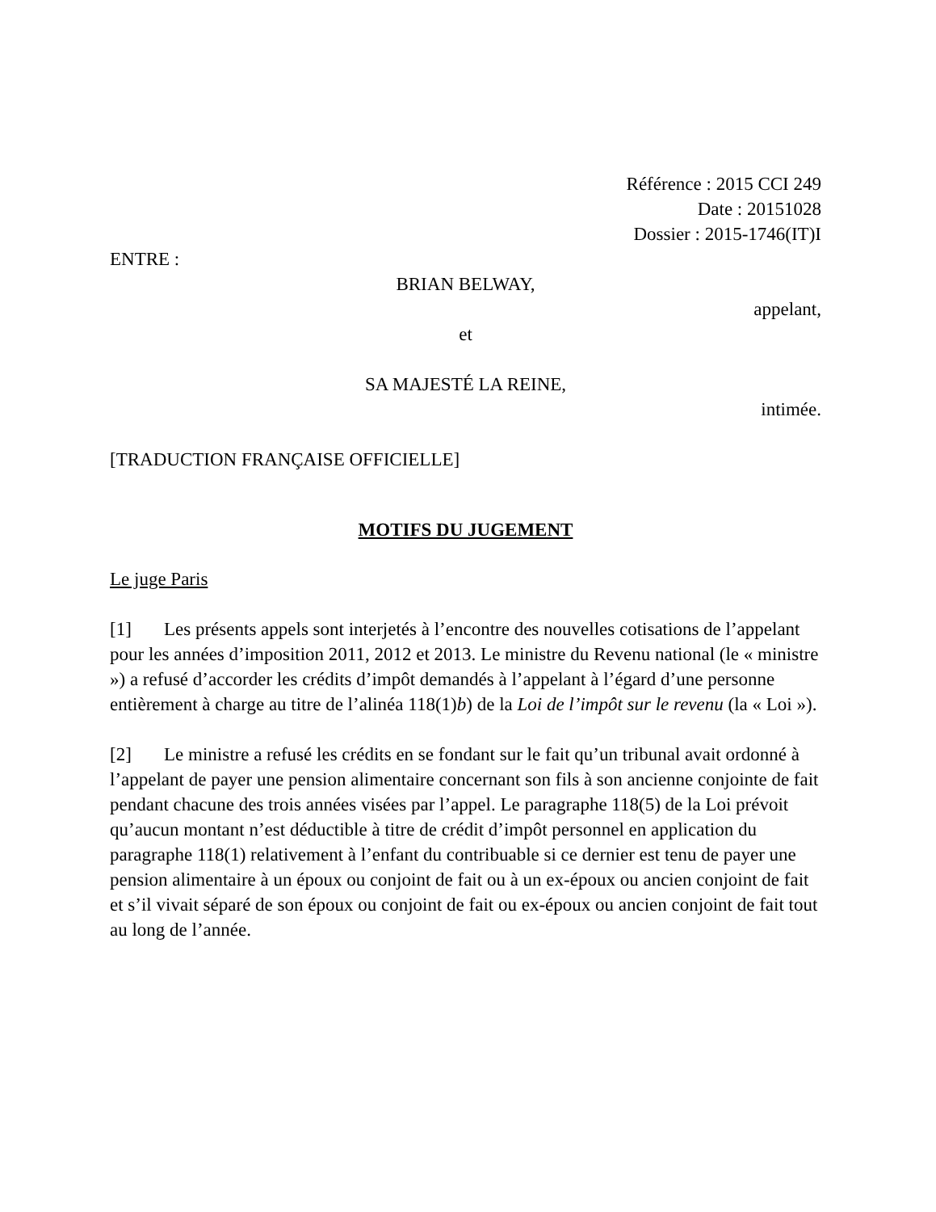Référence : 2015 CCI 249
Date : 20151028
Dossier : 2015-1746(IT)I
ENTRE :
BRIAN BELWAY,
appelant,
et
SA MAJESTÉ LA REINE,
intimée.
[TRADUCTION FRANÇAISE OFFICIELLE]
MOTIFS DU JUGEMENT
Le juge Paris
[1] Les présents appels sont interjetés à l’encontre des nouvelles cotisations de l’appelant pour les années d’imposition 2011, 2012 et 2013. Le ministre du Revenu national (le « ministre ») a refusé d’accorder les crédits d’impôt demandés à l’appelant à l’égard d’une personne entièrement à charge au titre de l’alinéa 118(1)b) de la Loi de l’impôt sur le revenu (la « Loi »).
[2] Le ministre a refusé les crédits en se fondant sur le fait qu’un tribunal avait ordonné à l’appelant de payer une pension alimentaire concernant son fils à son ancienne conjointe de fait pendant chacune des trois années visées par l’appel. Le paragraphe 118(5) de la Loi prévoit qu’aucun montant n’est déductible à titre de crédit d’impôt personnel en application du paragraphe 118(1) relativement à l’enfant du contribuable si ce dernier est tenu de payer une pension alimentaire à un époux ou conjoint de fait ou à un ex-époux ou ancien conjoint de fait et s’il vivait séparé de son époux ou conjoint de fait ou ex-époux ou ancien conjoint de fait tout au long de l’année.